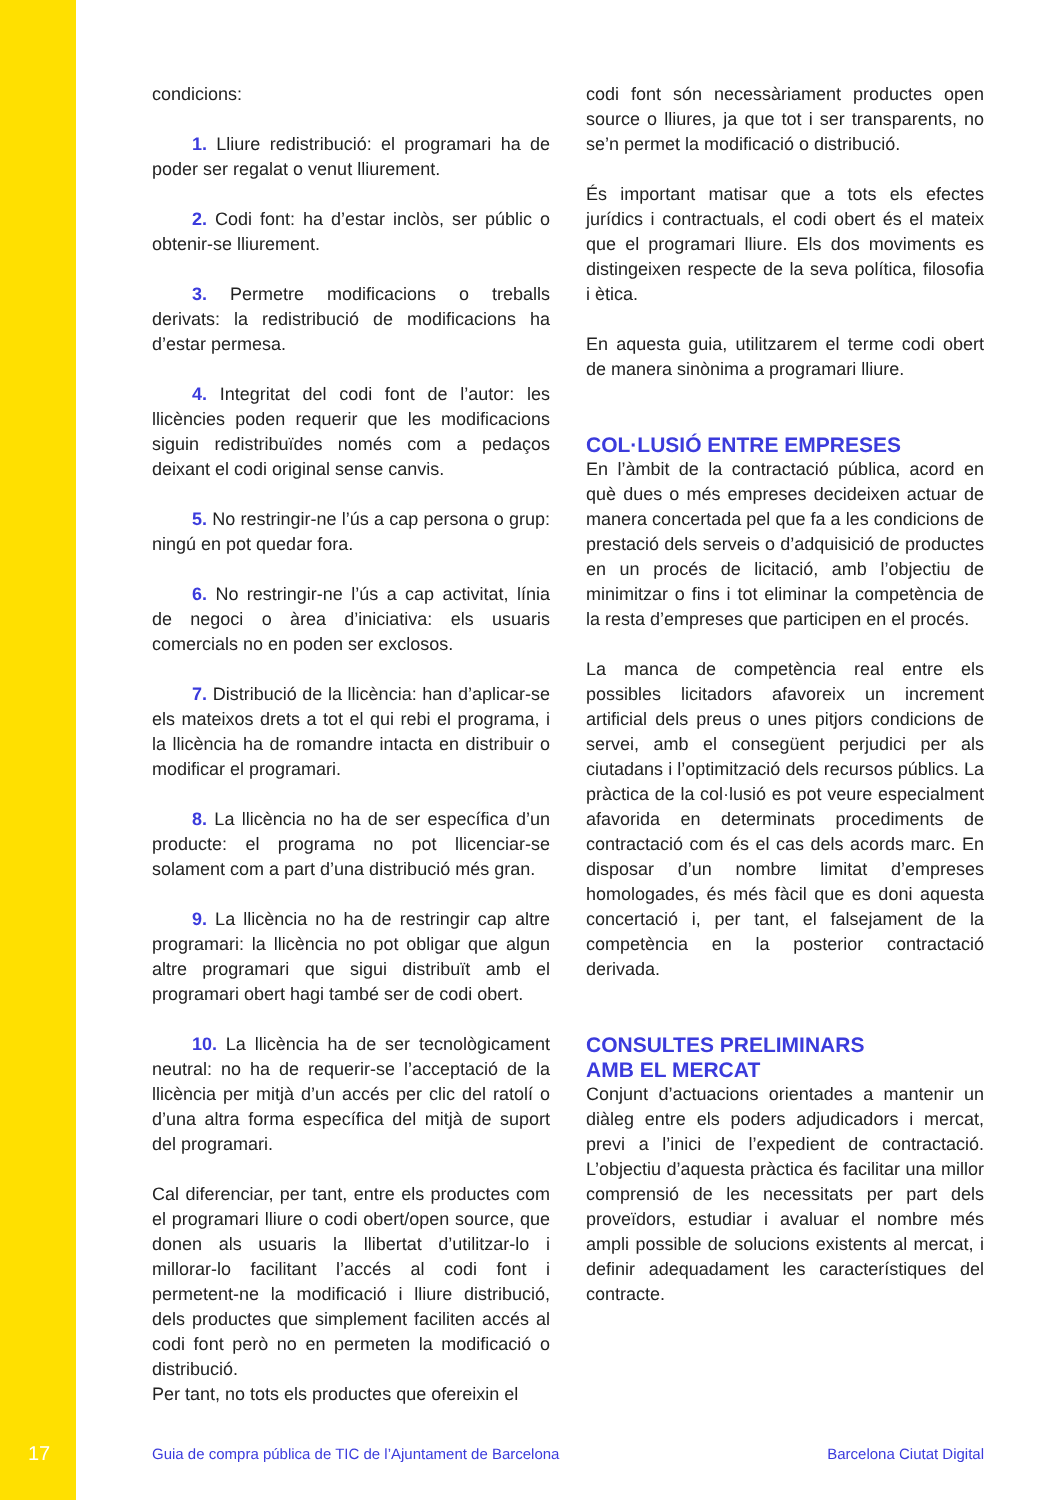condicions:
1. Lliure redistribució: el programari ha de poder ser regalat o venut lliurement.
2. Codi font: ha d’estar inclòs, ser públic o obtenir-se lliurement.
3. Permetre modificacions o treballs derivats: la redistribució de modificacions ha d’estar permesa.
4. Integritat del codi font de l’autor: les llicències poden requerir que les modificacions siguin redistribuïdes només com a pedaços deixant el codi original sense canvis.
5. No restringir-ne l’ús a cap persona o grup: ningú en pot quedar fora.
6. No restringir-ne l’ús a cap activitat, línia de negoci o àrea d’iniciativa: els usuaris comercials no en poden ser exclosos.
7. Distribució de la llicència: han d’aplicar-se els mateixos drets a tot el qui rebi el programa, i la llicència ha de romandre intacta en distribuir o modificar el programari.
8. La llicència no ha de ser específica d’un producte: el programa no pot llicenciar-se solament com a part d’una distribució més gran.
9. La llicència no ha de restringir cap altre programari: la llicència no pot obligar que algun altre programari que sigui distribuït amb el programari obert hagi també ser de codi obert.
10. La llicència ha de ser tecnològicament neutral: no ha de requerir-se l’acceptació de la llicència per mitjà d’un accés per clic del ratolí o d’una altra forma específica del mitjà de suport del programari.
Cal diferenciar, per tant, entre els productes com el programari lliure o codi obert/open source, que donen als usuaris la llibertat d’utilitzar-lo i millorar-lo facilitant l’accés al codi font i permetent-ne la modificació i lliure distribució, dels productes que simplement faciliten accés al codi font però no en permeten la modificació o distribució.
Per tant, no tots els productes que ofereixin el
codi font són necessàriament productes open source o lliures, ja que tot i ser transparents, no se’n permet la modificació o distribució.
És important matisar que a tots els efectes jurídics i contractuals, el codi obert és el mateix que el programari lliure. Els dos moviments es distingeixen respecte de la seva política, filosofia i ètica.
En aquesta guia, utilitzarem el terme codi obert de manera sinònima a programari lliure.
COL·LUSIÓ ENTRE EMPRESES
En l’àmbit de la contractació pública, acord en què dues o més empreses decideixen actuar de manera concertada pel que fa a les condicions de prestació dels serveis o d’adquisició de productes en un procés de licitació, amb l’objectiu de minimitzar o fins i tot eliminar la competència de la resta d’empreses que participen en el procés.
La manca de competència real entre els possibles licitadors afavoreix un increment artificial dels preus o unes pitjors condicions de servei, amb el consegüent perjudici per als ciutadans i l’optimització dels recursos públics. La pràctica de la col·lusió es pot veure especialment afavorida en determinats procediments de contractació com és el cas dels acords marc. En disposar d’un nombre limitat d’empreses homologades, és més fàcil que es doni aquesta concertació i, per tant, el falsejament de la competència en la posterior contractació derivada.
CONSULTES PRELIMINARS
AMB EL MERCAT
Conjunt d’actuacions orientades a mantenir un diàleg entre els poders adjudicadors i mercat, previ a l’inici de l’expedient de contractació. L’objectiu d’aquesta pràctica és facilitar una millor comprensió de les necessitats per part dels proveïdors, estudiar i avaluar el nombre més ampli possible de solucions existents al mercat, i definir adequadament les característiques del contracte.
17 Guia de compra pública de TIC de l’Ajuntament de Barcelona Barcelona Ciutat Digital